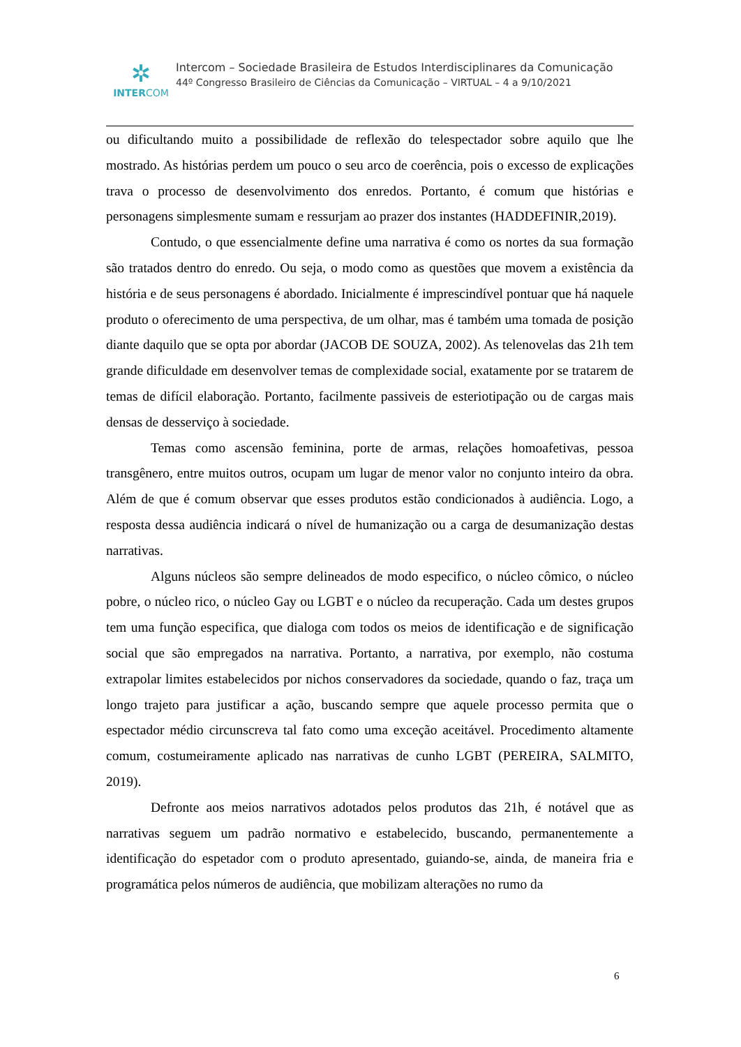✲
INTERCOM
Intercom – Sociedade Brasileira de Estudos Interdisciplinares da Comunicação
44º Congresso Brasileiro de Ciências da Comunicação – VIRTUAL – 4 a 9/10/2021
ou dificultando muito a possibilidade de reflexão do telespectador sobre aquilo que lhe mostrado. As histórias perdem um pouco o seu arco de coerência, pois o excesso de explicações trava o processo de desenvolvimento dos enredos. Portanto, é comum que histórias e personagens simplesmente sumam e ressurjam ao prazer dos instantes (HADDEFINIR,2019).
Contudo, o que essencialmente define uma narrativa é como os nortes da sua formação são tratados dentro do enredo. Ou seja, o modo como as questões que movem a existência da história e de seus personagens é abordado. Inicialmente é imprescindível pontuar que há naquele produto o oferecimento de uma perspectiva, de um olhar, mas é também uma tomada de posição diante daquilo que se opta por abordar (JACOB DE SOUZA, 2002). As telenovelas das 21h tem grande dificuldade em desenvolver temas de complexidade social, exatamente por se tratarem de temas de difícil elaboração. Portanto, facilmente passiveis de esteriotipação ou de cargas mais densas de desserviço à sociedade.
Temas como ascensão feminina, porte de armas, relações homoafetivas, pessoa transgênero, entre muitos outros, ocupam um lugar de menor valor no conjunto inteiro da obra. Além de que é comum observar que esses produtos estão condicionados à audiência. Logo, a resposta dessa audiência indicará o nível de humanização ou a carga de desumanização destas narrativas.
Alguns núcleos são sempre delineados de modo especifico, o núcleo cômico, o núcleo pobre, o núcleo rico, o núcleo Gay ou LGBT e o núcleo da recuperação. Cada um destes grupos tem uma função especifica, que dialoga com todos os meios de identificação e de significação social que são empregados na narrativa. Portanto, a narrativa, por exemplo, não costuma extrapolar limites estabelecidos por nichos conservadores da sociedade, quando o faz, traça um longo trajeto para justificar a ação, buscando sempre que aquele processo permita que o espectador médio circunscreva tal fato como uma exceção aceitável. Procedimento altamente comum, costumeiramente aplicado nas narrativas de cunho LGBT (PEREIRA, SALMITO, 2019).
Defronte aos meios narrativos adotados pelos produtos das 21h, é notável que as narrativas seguem um padrão normativo e estabelecido, buscando, permanentemente a identificação do espetador com o produto apresentado, guiando-se, ainda, de maneira fria e programática pelos números de audiência, que mobilizam alterações no rumo da
6